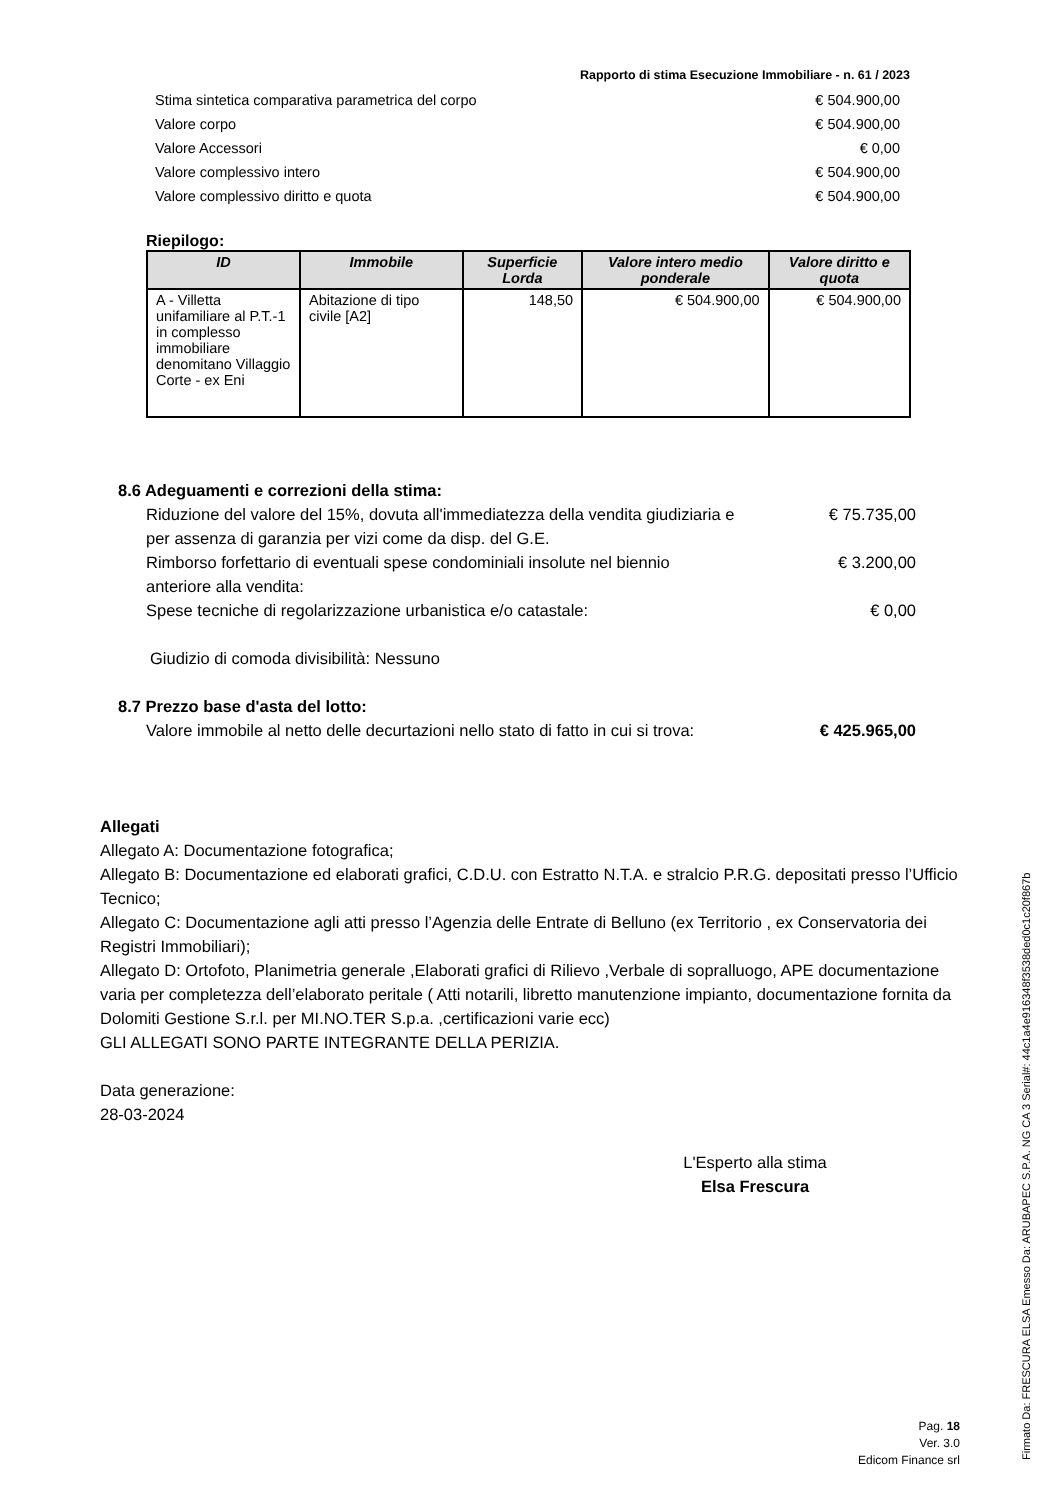Rapporto di stima Esecuzione Immobiliare - n. 61 / 2023
Stima sintetica comparativa parametrica del corpo € 504.900,00
Valore corpo € 504.900,00
Valore Accessori € 0,00
Valore complessivo intero € 504.900,00
Valore complessivo diritto e quota € 504.900,00
Riepilogo:
| ID | Immobile | Superficie Lorda | Valore intero medio ponderale | Valore diritto e quota |
| --- | --- | --- | --- | --- |
| A - Villetta unifamiliare al P.T.-1 in complesso immobiliare denomitano Villaggio Corte - ex Eni | Abitazione di tipo civile [A2] | 148,50 | € 504.900,00 | € 504.900,00 |
8.6 Adeguamenti e correzioni della stima:
Riduzione del valore del 15%, dovuta all'immediatezza della vendita giudiziaria e per assenza di garanzia per vizi come da disp. del G.E. € 75.735,00
Rimborso forfettario di eventuali spese condominiali insolute nel biennio anteriore alla vendita: € 3.200,00
Spese tecniche di regolarizzazione urbanistica e/o catastale: € 0,00
Giudizio di comoda divisibilità: Nessuno
8.7 Prezzo base d'asta del lotto:
Valore immobile al netto delle decurtazioni nello stato di fatto in cui si trova: € 425.965,00
Allegati
Allegato A: Documentazione fotografica;
Allegato B: Documentazione ed elaborati grafici, C.D.U. con Estratto N.T.A. e stralcio P.R.G. depositati presso l’Ufficio Tecnico;
Allegato C: Documentazione agli atti presso l’Agenzia delle Entrate di Belluno (ex Territorio , ex Conservatoria dei Registri Immobiliari);
Allegato D: Ortofoto, Planimetria generale ,Elaborati grafici di Rilievo ,Verbale di sopralluogo, APE documentazione varia per completezza dell’elaborato peritale ( Atti notarili, libretto manutenzione impianto, documentazione fornita da Dolomiti Gestione S.r.l. per MI.NO.TER S.p.a. ,certificazioni varie ecc)
GLI ALLEGATI SONO PARTE INTEGRANTE DELLA PERIZIA.
Data generazione:
28-03-2024
L'Esperto alla stima
Elsa Frescura
Pag. 18
Ver. 3.0
Edicom Finance srl
Firmato Da: FRESCURA ELSA Emesso Da: ARUBAPEC S.P.A. NG CA 3 Serial#: 44c1a4e916348f3538ded0c1c20f867b